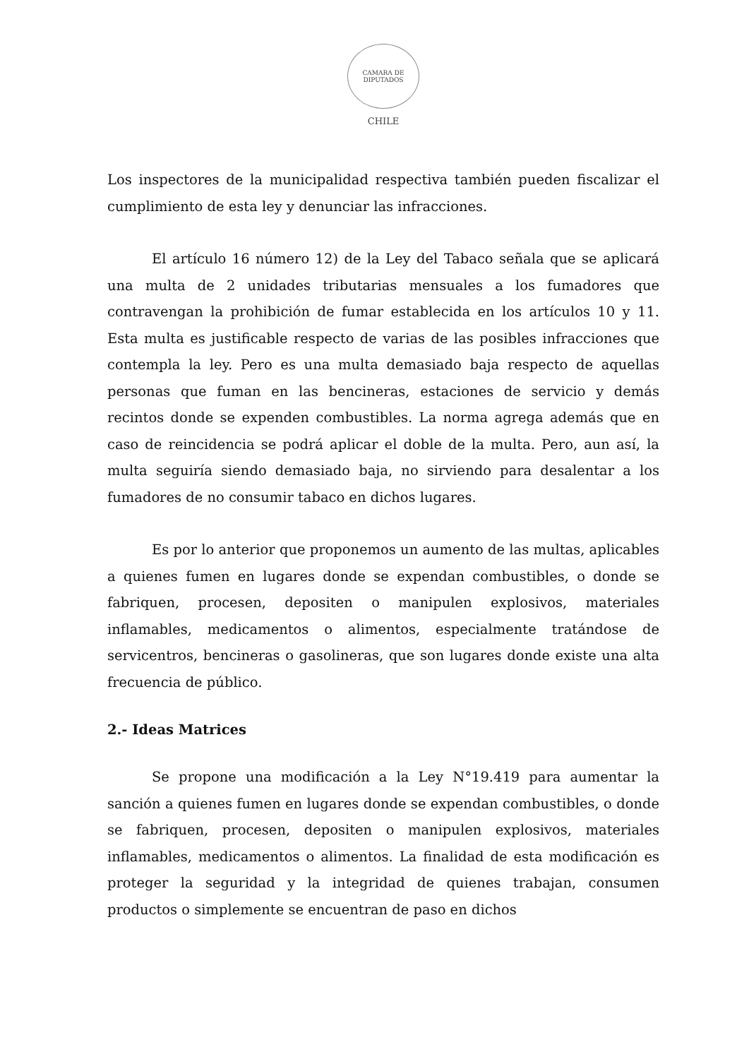CAMARA DE DIPUTADOS
CHILE
Los inspectores de la municipalidad respectiva también pueden fiscalizar el cumplimiento de esta ley y denunciar las infracciones.
El artículo 16 número 12) de la Ley del Tabaco señala que se aplicará una multa de 2 unidades tributarias mensuales a los fumadores que contravengan la prohibición de fumar establecida en los artículos 10 y 11. Esta multa es justificable respecto de varias de las posibles infracciones que contempla la ley. Pero es una multa demasiado baja respecto de aquellas personas que fuman en las bencineras, estaciones de servicio y demás recintos donde se expenden combustibles. La norma agrega además que en caso de reincidencia se podrá aplicar el doble de la multa. Pero, aun así, la multa seguiría siendo demasiado baja, no sirviendo para desalentar a los fumadores de no consumir tabaco en dichos lugares.
Es por lo anterior que proponemos un aumento de las multas, aplicables a quienes fumen en lugares donde se expendan combustibles, o donde se fabriquen, procesen, depositen o manipulen explosivos, materiales inflamables, medicamentos o alimentos, especialmente tratándose de servicentros, bencineras o gasolineras, que son lugares donde existe una alta frecuencia de público.
2.- Ideas Matrices
Se propone una modificación a la Ley N°19.419 para aumentar la sanción a quienes fumen en lugares donde se expendan combustibles, o donde se fabriquen, procesen, depositen o manipulen explosivos, materiales inflamables, medicamentos o alimentos. La finalidad de esta modificación es proteger la seguridad y la integridad de quienes trabajan, consumen productos o simplemente se encuentran de paso en dichos